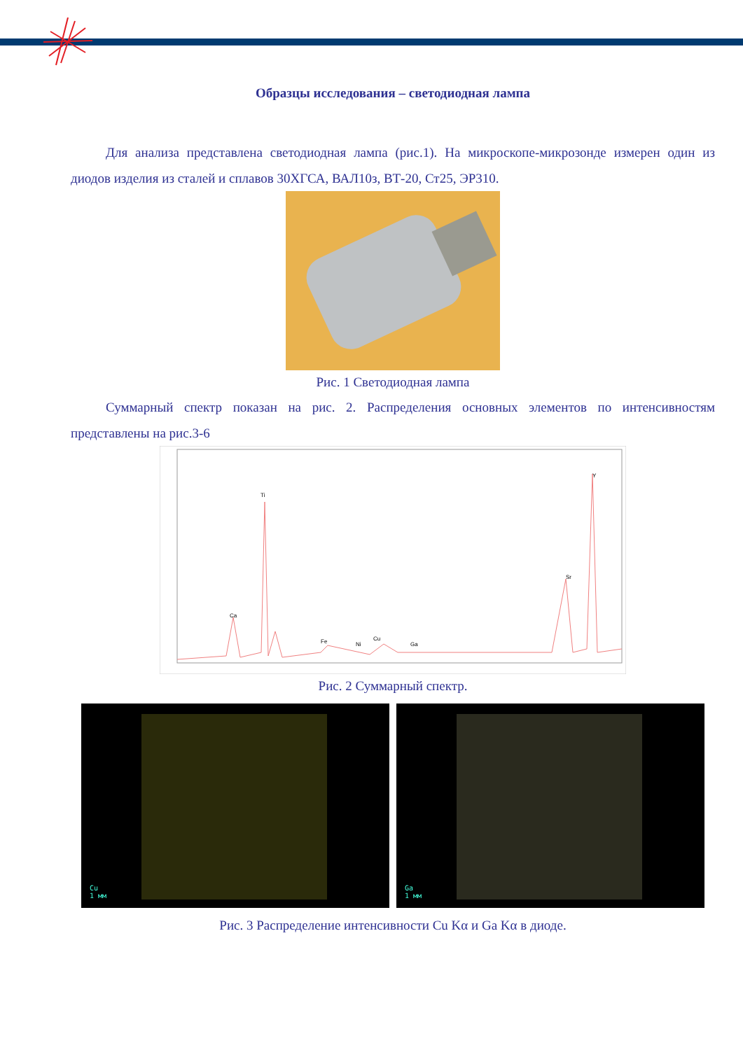Образцы исследования – светодиодная лампа
Для анализа представлена светодиодная лампа (рис.1). На микроскопе-микрозонде измерен один из диодов изделия из сталей и сплавов 30ХГСА, ВАЛ10з, ВТ-20, Ст25, ЭР310.
Рис. 1 Светодиодная лампа
Суммарный спектр показан на рис. 2. Распределения основных элементов по интенсивностям представлены на рис.3-6
Ca
Ti
Fe
Ni
Cu
Ga
Sr
Y
Рис. 2 Суммарный спектр.
Cu
1 мм
Ga
1 мм
Рис. 3 Распределение интенсивности Cu Kα и Ga Kα в диоде.